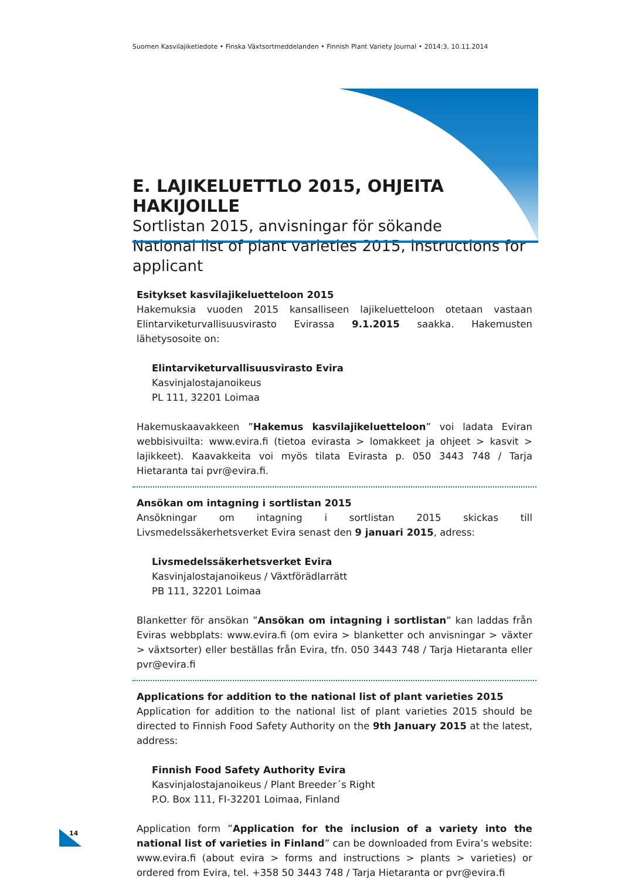Suomen Kasvilajiketiedote • Finska Växtsortmeddelanden • Finnish Plant Variety Journal • 2014:3, 10.11.2014
E. LAJIKELUETTLO 2015, OHJEITA HAKIJOILLE
Sortlistan 2015, anvisningar för sökande
National list of plant varieties 2015, instructions for applicant
Esitykset kasvilajikeluetteloon 2015
Hakemuksia vuoden 2015 kansalliseen lajikeluetteloon otetaan vastaan Elintarviketurvalli­suusvirasto Evirassa 9.1.2015 saakka. Hakemusten lähetysosoite on:
Elintarviketurvallisuusvirasto Evira
Kasvinjalostajanoikeus
PL 111, 32201 Loimaa
Hakemuskaavakkeen ”Hakemus kasvilajikeluetteloon” voi ladata Eviran webbisivuilta: www.evira.fi (tietoa evirasta > lomakkeet ja ohjeet > kasvit > lajikkeet). Kaavakkeita voi myös tilata Evirasta p. 050 3443 748 / Tarja Hietaranta tai pvr@evira.fi.
Ansökan om intagning i sortlistan 2015
Ansökningar om intagning i sortlistan 2015 skickas till Livsmedelssäkerhetsverket Evira senast den 9 januari 2015, adress:
Livsmedelssäkerhetsverket Evira
Kasvinjalostajanoikeus / Växtförädlarrätt
PB 111, 32201 Loimaa
Blanketter för ansökan ”Ansökan om intagning i sortlistan” kan laddas från Eviras webbp­lats: www.evira.fi (om evira > blanketter och anvisningar > växter > växtsorter) eller bestäl­las från Evira, tfn. 050 3443 748 / Tarja Hietaranta eller pvr@evira.fi
Applications for addition to the national list of plant varieties 2015
Application for addition to the national list of plant varieties 2015 should be directed to Finnish Food Safety Authority on the 9th January 2015 at the latest, address:
Finnish Food Safety Authority Evira
Kasvinjalostajanoikeus / Plant Breeder´s Right
P.O. Box 111, FI-32201 Loimaa, Finland
Application form ”Application for the inclusion of a variety into the national list of varieties in Finland” can be downloaded from Evira’s website: www.evira.fi (about evira > forms and instructions > plants > varieties) or ordered from Evira, tel. +358 50 3443 748 / Tarja Hietaranta or pvr@evira.fi
14